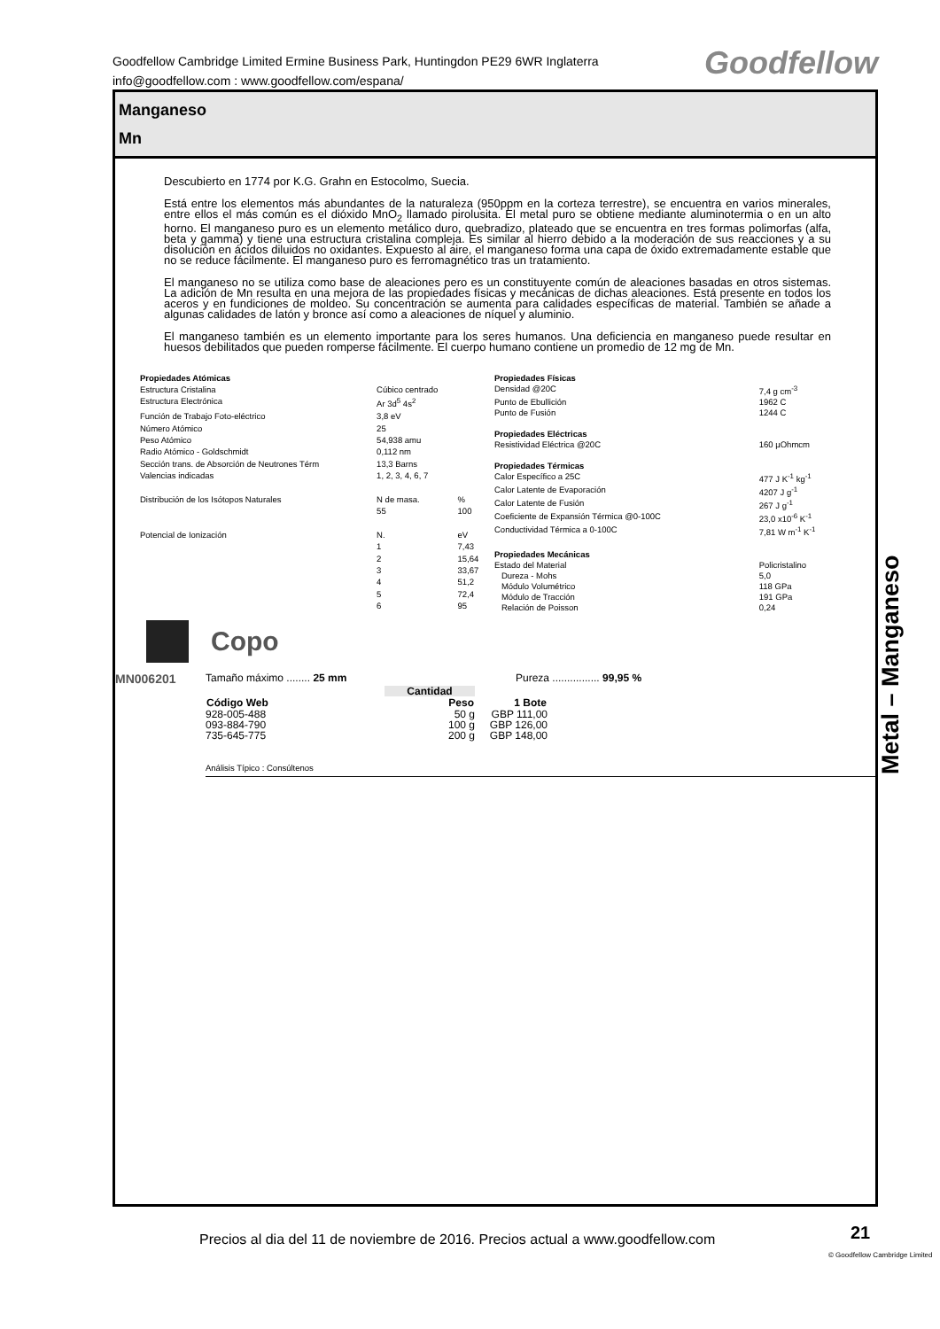Goodfellow Cambridge Limited Ermine Business Park, Huntingdon PE29 6WR Inglaterra
info@goodfellow.com : www.goodfellow.com/espana/
Goodfellow
Manganeso
Mn
Descubierto en 1774 por K.G. Grahn en Estocolmo, Suecia.
Está entre los elementos más abundantes de la naturaleza (950ppm en la corteza terrestre), se encuentra en varios minerales, entre ellos el más común es el dióxido MnO<sub>2</sub> llamado pirolusita. El metal puro se obtiene mediante aluminotermia o en un alto horno. El manganeso puro es un elemento metálico duro, quebradizo, plateado que se encuentra en tres formas polimorfas (alfa, beta y gamma) y tiene una estructura cristalina compleja. Es similar al hierro debido a la moderación de sus reacciones y a su disolución en ácidos diluidos no oxidantes. Expuesto al aire, el manganeso forma una capa de óxido extremadamente estable que no se reduce fácilmente. El manganeso puro es ferromagnético tras un tratamiento.
El manganeso no se utiliza como base de aleaciones pero es un constituyente común de aleaciones basadas en otros sistemas. La adición de Mn resulta en una mejora de las propiedades físicas y mecánicas de dichas aleaciones. Está presente en todos los aceros y en fundiciones de moldeo. Su concentración se aumenta para calidades específicas de material. También se añade a algunas calidades de latón y bronce así como a aleaciones de níquel y aluminio.
El manganeso también es un elemento importante para los seres humanos. Una deficiencia en manganeso puede resultar en huesos debilitados que pueden romperse fácilmente. El cuerpo humano contiene un promedio de 12 mg de Mn.
| Propiedades Atómicas | | |
| Estructura Cristalina | Cúbico centrado | |
| Estructura Electrónica | Ar 3d<sup>5</sup> 4s<sup>2</sup> | |
| Función de Trabajo Foto-eléctrico | 3,8 eV | |
| Número Atómico | 25 | |
| Peso Atómico | 54,938 amu | |
| Radio Atómico - Goldschmidt | 0,112 nm | |
| Sección trans. de Absorción de Neutrones Térm | 13,3 Barns | |
| Valencias indicadas | 1, 2, 3, 4, 6, 7 | |
| Distribución de los Isótopos Naturales | N de masa. | % |
| | 55 | 100 |
| Potencial de Ionización | N. | eV |
| | 1 | 7,43 |
| | 2 | 15,64 |
| | 3 | 33,67 |
| | 4 | 51,2 |
| | 5 | 72,4 |
| | 6 | 95 |
| Propiedades Físicas | |
| Densidad @20C | 7,4 g cm<sup>-3</sup> |
| Punto de Ebullición | 1962 C |
| Punto de Fusión | 1244 C |
| Propiedades Eléctricas | |
| Resistividad Eléctrica @20C | 160 µOhmcm |
| Propiedades Térmicas | |
| Calor Específico a 25C | 477 J K<sup>-1</sup> kg<sup>-1</sup> |
| Calor Latente de Evaporación | 4207 J g<sup>-1</sup> |
| Calor Latente de Fusión | 267 J g<sup>-1</sup> |
| Coeficiente de Expansión Térmica @0-100C | 23,0 x10<sup>-6</sup> K<sup>-1</sup> |
| Conductividad Térmica a 0-100C | 7,81 W m<sup>-1</sup> K<sup>-1</sup> |
| Propiedades Mecánicas | |
| Estado del Material | Policristalino |
| Dureza - Mohs | 5,0 |
| Módulo Volumétrico | 118 GPa |
| Módulo de Tracción | 191 GPa |
| Relación de Poisson | 0,24 |
Copo
MN006201 Tamaño máximo ........ 25 mm Pureza ................ 99,95 %
| | Cantidad | |
| Código Web | Peso | 1 Bote |
| 928-005-488 | 50 g | GBP 111,00 |
| 093-884-790 | 100 g | GBP 126,00 |
| 735-645-775 | 200 g | GBP 148,00 |
Análisis Típico : Consúltenos
Metal – Manganeso
Precios al dia del 11 de noviembre de 2016. Precios actual a www.goodfellow.com
21
© Goodfellow Cambridge Limited